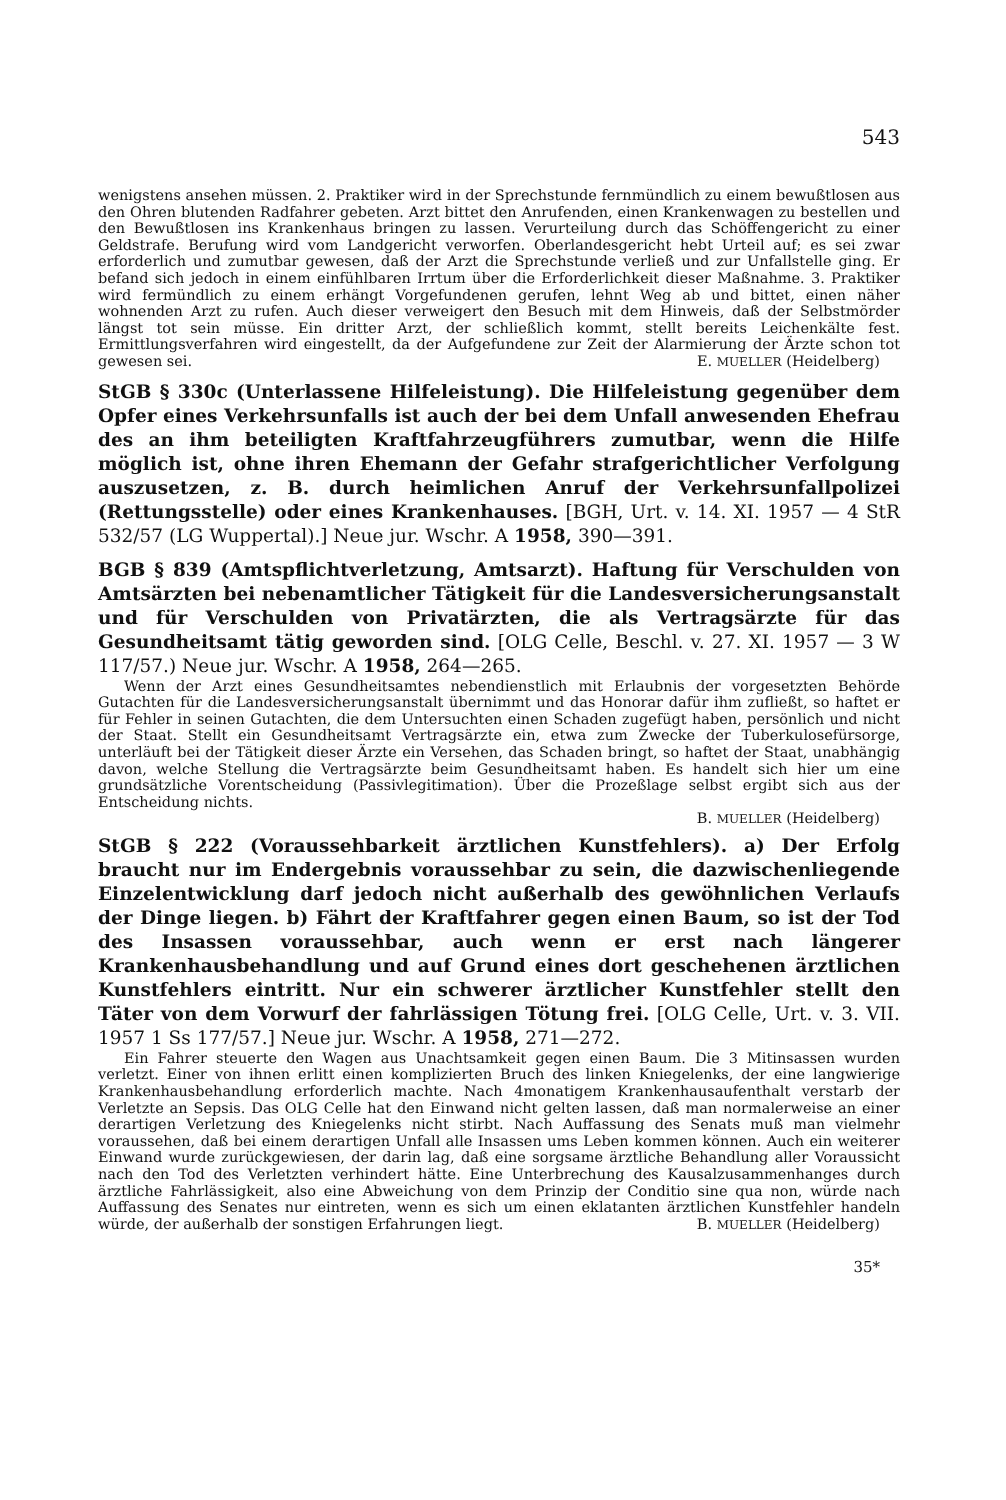543
wenigstens ansehen müssen. 2. Praktiker wird in der Sprechstunde fernmündlich zu einem bewußtlosen aus den Ohren blutenden Radfahrer gebeten. Arzt bittet den Anrufenden, einen Krankenwagen zu bestellen und den Bewußtlosen ins Krankenhaus bringen zu lassen. Verurteilung durch das Schöffengericht zu einer Geldstrafe. Berufung wird vom Landgericht verworfen. Oberlandesgericht hebt Urteil auf; es sei zwar erforderlich und zumutbar gewesen, daß der Arzt die Sprechstunde verließ und zur Unfallstelle ging. Er befand sich jedoch in einem einfühlbaren Irrtum über die Erforderlichkeit dieser Maßnahme. 3. Praktiker wird fermündlich zu einem erhängt Vorgefundenen gerufen, lehnt Weg ab und bittet, einen näher wohnenden Arzt zu rufen. Auch dieser verweigert den Besuch mit dem Hinweis, daß der Selbstmörder längst tot sein müsse. Ein dritter Arzt, der schließlich kommt, stellt bereits Leichenkälte fest. Ermittlungsverfahren wird eingestellt, da der Aufgefundene zur Zeit der Alarmierung der Ärzte schon tot gewesen sei. E. MUELLER (Heidelberg)
StGB § 330c (Unterlassene Hilfeleistung). Die Hilfeleistung gegenüber dem Opfer eines Verkehrsunfalls ist auch der bei dem Unfall anwesenden Ehefrau des an ihm beteiligten Kraftfahrzeugführers zumutbar, wenn die Hilfe möglich ist, ohne ihren Ehemann der Gefahr strafgerichtlicher Verfolgung auszusetzen, z. B. durch heimlichen Anruf der Verkehrsunfallpolizei (Rettungsstelle) oder eines Krankenhauses. [BGH, Urt. v. 14. XI. 1957 — 4 StR 532/57 (LG Wuppertal).] Neue jur. Wschr. A 1958, 390—391.
BGB § 839 (Amtspflichtverletzung, Amtsarzt). Haftung für Verschulden von Amtsärzten bei nebenamtlicher Tätigkeit für die Landesversicherungsanstalt und für Verschulden von Privatärzten, die als Vertragsärzte für das Gesundheitsamt tätig geworden sind. [OLG Celle, Beschl. v. 27. XI. 1957 — 3 W 117/57.) Neue jur. Wschr. A 1958, 264—265.
Wenn der Arzt eines Gesundheitsamtes nebendienstlich mit Erlaubnis der vorgesetzten Behörde Gutachten für die Landesversicherungsanstalt übernimmt und das Honorar dafür ihm zufließt, so haftet er für Fehler in seinen Gutachten, die dem Untersuchten einen Schaden zugefügt haben, persönlich und nicht der Staat. Stellt ein Gesundheitsamt Vertragsärzte ein, etwa zum Zwecke der Tuberkulosefürsorge, unterläuft bei der Tätigkeit dieser Ärzte ein Versehen, das Schaden bringt, so haftet der Staat, unabhängig davon, welche Stellung die Vertragsärzte beim Gesundheitsamt haben. Es handelt sich hier um eine grundsätzliche Vorentscheidung (Passivlegitimation). Über die Prozeßlage selbst ergibt sich aus der Entscheidung nichts.
B. MUELLER (Heidelberg)
StGB § 222 (Voraussehbarkeit ärztlichen Kunstfehlers). a) Der Erfolg braucht nur im Endergebnis voraussehbar zu sein, die dazwischenliegende Einzelentwicklung darf jedoch nicht außerhalb des gewöhnlichen Verlaufs der Dinge liegen. b) Fährt der Kraftfahrer gegen einen Baum, so ist der Tod des Insassen voraussehbar, auch wenn er erst nach längerer Krankenhausbehandlung und auf Grund eines dort geschehenen ärztlichen Kunstfehlers eintritt. Nur ein schwerer ärztlicher Kunstfehler stellt den Täter von dem Vorwurf der fahrlässigen Tötung frei. [OLG Celle, Urt. v. 3. VII. 1957 1 Ss 177/57.] Neue jur. Wschr. A 1958, 271—272.
Ein Fahrer steuerte den Wagen aus Unachtsamkeit gegen einen Baum. Die 3 Mitinsassen wurden verletzt. Einer von ihnen erlitt einen komplizierten Bruch des linken Kniegelenks, der eine langwierige Krankenhausbehandlung erforderlich machte. Nach 4monatigem Krankenhausaufenthalt verstarb der Verletzte an Sepsis. Das OLG Celle hat den Einwand nicht gelten lassen, daß man normalerweise an einer derartigen Verletzung des Kniegelenks nicht stirbt. Nach Auffassung des Senats muß man vielmehr voraussehen, daß bei einem derartigen Unfall alle Insassen ums Leben kommen können. Auch ein weiterer Einwand wurde zurückgewiesen, der darin lag, daß eine sorgsame ärztliche Behandlung aller Voraussicht nach den Tod des Verletzten verhindert hätte. Eine Unterbrechung des Kausalzusammenhanges durch ärztliche Fahrlässigkeit, also eine Abweichung von dem Prinzip der Conditio sine qua non, würde nach Auffassung des Senates nur eintreten, wenn es sich um einen eklatanten ärztlichen Kunstfehler handeln würde, der außerhalb der sonstigen Erfahrungen liegt. B. MUELLER (Heidelberg)
35*